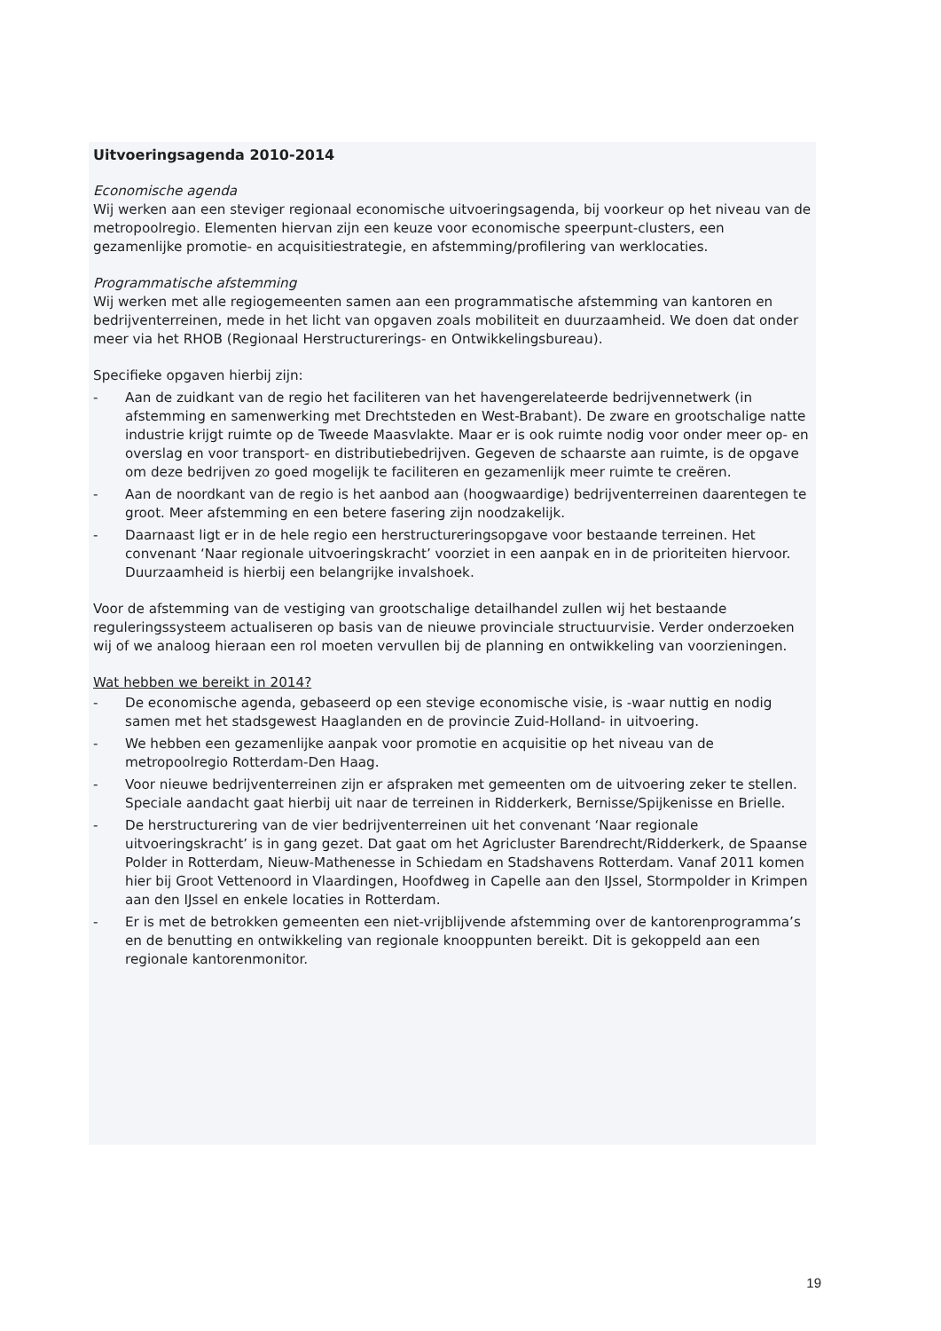Uitvoeringsagenda 2010-2014
Economische agenda
Wij werken aan een steviger regionaal economische uitvoeringsagenda, bij voorkeur op het niveau van de metropoolregio. Elementen hiervan zijn een keuze voor economische speerpunt-clusters, een gezamenlijke promotie- en acquisitiestrategie, en afstemming/profilering van werklocaties.
Programmatische afstemming
Wij werken met alle regiogemeenten samen aan een programmatische afstemming van kantoren en bedrijventerreinen, mede in het licht van opgaven zoals mobiliteit en duurzaamheid. We doen dat onder meer via het RHOB (Regionaal Herstructurerings- en Ontwikkelingsbureau).
Specifieke opgaven hierbij zijn:
- Aan de zuidkant van de regio het faciliteren van het havengerelateerde bedrijvennetwerk (in afstemming en samenwerking met Drechtsteden en West-Brabant). De zware en grootschalige natte industrie krijgt ruimte op de Tweede Maasvlakte. Maar er is ook ruimte nodig voor onder meer op- en overslag en voor transport- en distributiebedrijven. Gegeven de schaarste aan ruimte, is de opgave om deze bedrijven zo goed mogelijk te faciliteren en gezamenlijk meer ruimte te creëren.
- Aan de noordkant van de regio is het aanbod aan (hoogwaardige) bedrijventerreinen daarentegen te groot. Meer afstemming en een betere fasering zijn noodzakelijk.
- Daarnaast ligt er in de hele regio een herstructureringsopgave voor bestaande terreinen. Het convenant ‘Naar regionale uitvoeringskracht’ voorziet in een aanpak en in de prioriteiten hiervoor. Duurzaamheid is hierbij een belangrijke invalshoek.
Voor de afstemming van de vestiging van grootschalige detailhandel zullen wij het bestaande reguleringssysteem actualiseren op basis van de nieuwe provinciale structuurvisie. Verder onderzoeken wij of we analoog hieraan een rol moeten vervullen bij de planning en ontwikkeling van voorzieningen.
Wat hebben we bereikt in 2014?
- De economische agenda, gebaseerd op een stevige economische visie, is -waar nuttig en nodig samen met het stadsgewest Haaglanden en de provincie Zuid-Holland- in uitvoering.
- We hebben een gezamenlijke aanpak voor promotie en acquisitie op het niveau van de metropoolregio Rotterdam-Den Haag.
- Voor nieuwe bedrijventerreinen zijn er afspraken met gemeenten om de uitvoering zeker te stellen. Speciale aandacht gaat hierbij uit naar de terreinen in Ridderkerk, Bernisse/Spijkenisse en Brielle.
- De herstructurering van de vier bedrijventerreinen uit het convenant ‘Naar regionale uitvoeringskracht’ is in gang gezet. Dat gaat om het Agricluster Barendrecht/Ridderkerk, de Spaanse Polder in Rotterdam, Nieuw-Mathenesse in Schiedam en Stadshavens Rotterdam. Vanaf 2011 komen hier bij Groot Vettenoord in Vlaardingen, Hoofdweg in Capelle aan den IJssel, Stormpolder in Krimpen aan den IJssel en enkele locaties in Rotterdam.
- Er is met de betrokken gemeenten een niet-vrijblijvende afstemming over de kantorenprogramma’s en de benutting en ontwikkeling van regionale knooppunten bereikt. Dit is gekoppeld aan een regionale kantorenmonitor.
19